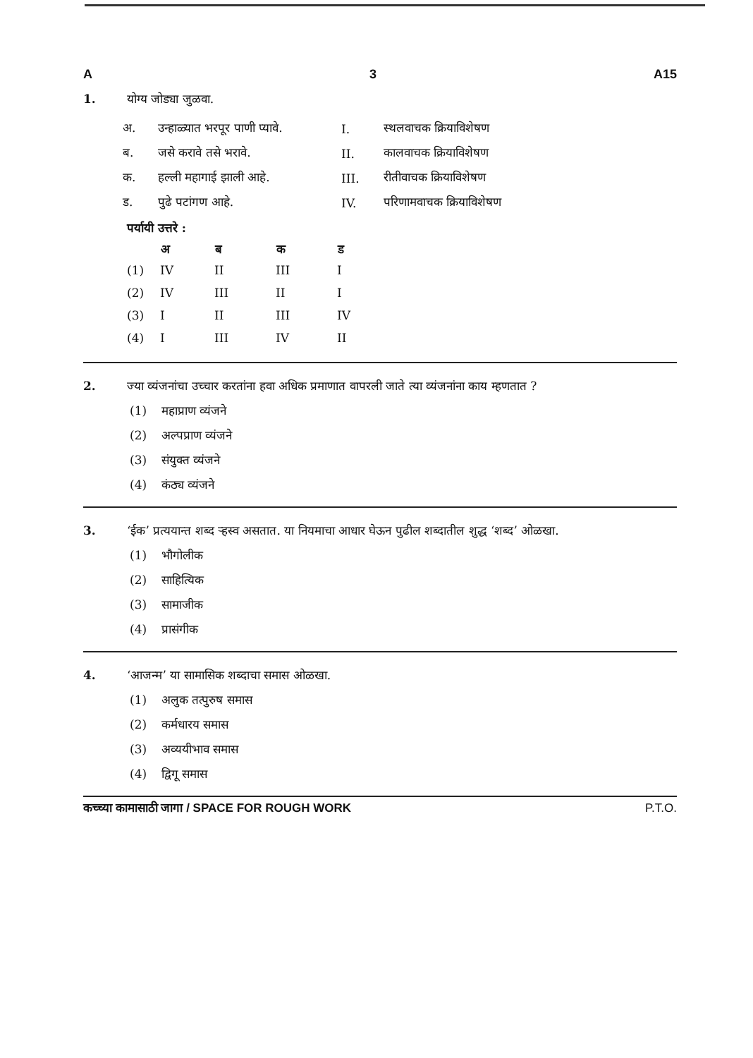A 3 A15
1. योग्य जोड्या जुळवा.
| अ. | उन्हाळ्यात भरपूर पाणी प्यावे. | I. | स्थलवाचक क्रियाविशेषण |
| ब. | जसे करावे तसे भरावे. | II. | कालवाचक क्रियाविशेषण |
| क. | हल्ली महागाई झाली आहे. | III. | रीतीवाचक क्रियाविशेषण |
| ड. | पुढे पटांगण आहे. | IV. | परिणामवाचक क्रियाविशेषण |
पर्यायी उत्तरे :
| | अ | ब | क | ड |
| --- | --- | --- | --- | --- |
| (1) | IV | II | III | I |
| (2) | IV | III | II | I |
| (3) | I | II | III | IV |
| (4) | I | III | IV | II |
2. ज्या व्यंजनांचा उच्चार करतांना हवा अधिक प्रमाणात वापरली जाते त्या व्यंजनांना काय म्हणतात ?
(1) महाप्राण व्यंजने
(2) अल्पप्राण व्यंजने
(3) संयुक्त व्यंजने
(4) कंठ्य व्यंजने
3. ‘ईक’ प्रत्ययान्त शब्द ऱ्हस्व असतात. या नियमाचा आधार घेऊन पुढील शब्दातील शुद्ध ‘शब्द’ ओळखा.
(1) भौगोलीक
(2) साहित्यिक
(3) सामाजीक
(4) प्रासंगीक
4. ‘आजन्म’ या सामासिक शब्दाचा समास ओळखा.
(1) अलुक तत्पुरुष समास
(2) कर्मधारय समास
(3) अव्ययीभाव समास
(4) द्विगू समास
कच्च्या कामासाठी जागा / SPACE FOR ROUGH WORK P.T.O.